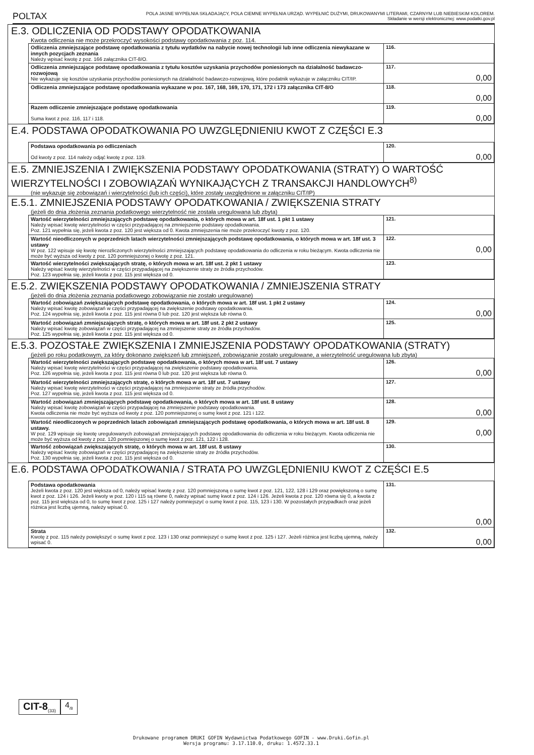POLTAX
POLA JASNE WYPEŁNIA SKŁADAJĄCY, POLA CIEMNE WYPEŁNIA URZĄD. WYPEŁNIĆ DUŻYMI, DRUKOWANYMI LITERAMI, CZARNYM LUB NIEBIESKIM KOLOREM.
Składanie w wersji elektronicznej: www.podatki.gov.pl
E.3. ODLICZENIA OD PODSTAWY OPODATKOWANIA
Kwota odliczenia nie może przekroczyć wysokości podstawy opodatkowania z poz. 114.
| Odliczenia zmniejszające podstawę opodatkowania z tytułu wydatków na nabycie nowej technologii lub inne odliczenia niewykazane w innych pozycjach zeznania Należy wpisać kwotę z poz. 166 załącznika CIT-8/O. | 116. |
| Odliczenia zmniejszające podstawę opodatkowania z tytułu kosztów uzyskania przychodów poniesionych na działalność badawczo-rozwojową Nie wykazuje się kosztów uzyskania przychodów poniesionych na działalność badawczo-rozwojową, które podatnik wykazuje w załączniku CIT/IP. | 117. 0,00 |
| Odliczenia zmniejszające podstawę opodatkowania wykazane w poz. 167, 168, 169, 170, 171, 172 i 173 załącznika CIT-8/O | 118. 0,00 |
| Razem odliczenie zmniejszające podstawę opodatkowania Suma kwot z poz. 116, 117 i 118. | 119. 0,00 |
E.4. PODSTAWA OPODATKOWANIA PO UWZGLĘDNIENIU KWOT Z CZĘŚCI E.3
| Podstawa opodatkowania po odliczeniach Od kwoty z poz. 114 należy odjąć kwotę z poz. 119. | 120. 0,00 |
E.5. ZMNIEJSZENIA I ZWIĘKSZENIA PODSTAWY OPODATKOWANIA (STRATY) O WARTOŚĆ WIERZYTELNOŚCI I ZOBOWIĄZAŃ WYNIKAJĄCYCH Z TRANSAKCJI HANDLOWYCH<sup>8)</sup>
(nie wykazuje się zobowiązań i wierzytelności (lub ich części), które zostały uwzględnione w załączniku CIT/IP)
E.5.1. ZMNIEJSZENIA PODSTAWY OPODATKOWANIA / ZWIĘKSZENIA STRATY
(jeżeli do dnia złożenia zeznania podatkowego wierzytelność nie została uregulowana lub zbyta)
| Wartość wierzytelności zmniejszających podstawę opodatkowania, o których mowa w art. 18f ust. 1 pkt 1 ustawy Należy wpisać kwotę wierzytelności w części przypadającej na zmniejszenie podstawy opodatkowania. Poz. 121 wypełnia się, jeżeli kwota z poz. 120 jest większa od 0. Kwota zmniejszenia nie może przekroczyć kwoty z poz. 120. | 121. |
| Wartość nieodliczonych w poprzednich latach wierzytelności zmniejszających podstawę opodatkowania, o których mowa w art. 18f ust. 3 ustawy W poz. 122 wpisuje się kwotę nierozliczonych wierzytelności zmniejszających podstawę opodatkowania do odliczenia w roku bieżącym. Kwota odliczenia nie może być wyższa od kwoty z poz. 120 pomniejszonej o kwotę z poz. 121. | 122. 0,00 |
| Wartość wierzytelności zwiększających stratę, o których mowa w art. 18f ust. 2 pkt 1 ustawy Należy wpisać kwotę wierzytelności w części przypadającej na zwiększenie straty ze źródła przychodów. Poz. 123 wypełnia się, jeżeli kwota z poz. 115 jest większa od 0. | 123. |
E.5.2. ZWIĘKSZENIA PODSTAWY OPODATKOWANIA / ZMNIEJSZENIA STRATY
(jeżeli do dnia złożenia zeznania podatkowego zobowiązanie nie zostało uregulowane)
| Wartość zobowiązań zwiększających podstawę opodatkowania, o których mowa w art. 18f ust. 1 pkt 2 ustawy Należy wpisać kwotę zobowiązań w części przypadającej na zwiększenie podstawy opodatkowania. Poz. 124 wypełnia się, jeżeli kwota z poz. 115 jest równa 0 lub poz. 120 jest większa lub równa 0. | 124. 0,00 |
| Wartość zobowiązań zmniejszających stratę, o których mowa w art. 18f ust. 2 pkt 2 ustawy Należy wpisać kwotę zobowiązań w części przypadającej na zmniejszenie straty ze źródła przychodów. Poz. 125 wypełnia się, jeżeli kwota z poz. 115 jest większa od 0. | 125. |
E.5.3. POZOSTAŁE ZWIĘKSZENIA I ZMNIEJSZENIA PODSTAWY OPODATKOWANIA (STRATY)
(jeżeli po roku podatkowym, za który dokonano zwiększeń lub zmniejszeń, zobowiązanie zostało uregulowane, a wierzytelność uregulowana lub zbyta)
| Wartość wierzytelności zwiększających podstawę opodatkowania, o których mowa w art. 18f ust. 7 ustawy Należy wpisać kwotę wierzytelności w części przypadającej na zwiększenie podstawy opodatkowania. Poz. 126 wypełnia się, jeżeli kwota z poz. 115 jest równa 0 lub poz. 120 jest większa lub równa 0. | 126. 0,00 |
| Wartość wierzytelności zmniejszających stratę, o których mowa w art. 18f ust. 7 ustawy Należy wpisać kwotę wierzytelności w części przypadającej na zmniejszenie straty ze źródła przychodów. Poz. 127 wypełnia się, jeżeli kwota z poz. 115 jest większa od 0. | 127. |
| Wartość zobowiązań zmniejszających podstawę opodatkowania, o których mowa w art. 18f ust. 8 ustawy Należy wpisać kwotę zobowiązań w części przypadającej na zmniejszenie podstawy opodatkowania. Kwota odliczenia nie może być wyższa od kwoty z poz. 120 pomniejszonej o sumę kwot z poz. 121 i 122. | 128. 0,00 |
| Wartość nieodliczonych w poprzednich latach zobowiązań zmniejszających podstawę opodatkowania, o których mowa w art. 18f ust. 8 ustawy. W poz. 129 wpisuje się kwotę uregulowanych zobowiązań zmniejszających podstawę opodatkowania do odliczenia w roku bieżącym. Kwota odliczenia nie może być wyższa od kwoty z poz. 120 pomniejszonej o sumę kwot z poz. 121, 122 i 128. | 129. 0,00 |
| Wartość zobowiązań zwiększających stratę, o których mowa w art. 18f ust. 8 ustawy Należy wpisać kwotę zobowiązań w części przypadającej na zwiększenie straty ze źródła przychodów. Poz. 130 wypełnia się, jeżeli kwota z poz. 115 jest większa od 0. | 130. |
E.6. PODSTAWA OPODATKOWANIA / STRATA PO UWZGLĘDNIENIU KWOT Z CZĘŚCI E.5
| Podstawa opodatkowania Jeżeli kwota z poz. 120 jest większa od 0, należy wpisać kwotę z poz. 120 pomniejszoną o sumę kwot z poz. 121, 122, 128 i 129 oraz powiększoną o sumę kwot z poz. 124 i 126. Jeżeli kwoty w poz. 120 i 115 są równe 0, należy wpisać sumę kwot z poz. 124 i 126. Jeżeli kwota z poz. 120 równa się 0, a kwota z poz. 115 jest większa od 0, to sumę kwot z poz. 125 i 127 należy pomniejszyć o sumę kwot z poz. 115, 123 i 130. W pozostałych przypadkach oraz jeżeli różnica jest liczbą ujemną, należy wpisać 0. | 131. 0,00 |
| Strata Kwotę z poz. 115 należy powiększyć o sumę kwot z poz. 123 i 130 oraz pomniejszyć o sumę kwot z poz. 125 i 127. Jeżeli różnica jest liczbą ujemną, należy wpisać 0. | 132. 0,00 |
CIT-8<sub>(33)</sub>
4<sub>/8</sub>
Drukowane programem DRUKI GOFIN Wydawnictwa Podatkowego GOFIN - www.Druki.Gofin.pl
Wersja programu: 3.17.110.0, druku: 1.4572.33.1